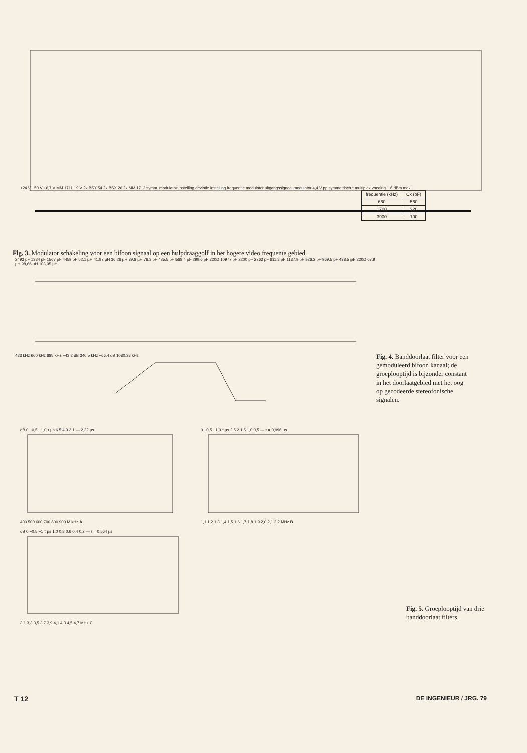+24 V +50 V +6,7 V MM 1711 +9 V 2x BSY 54 2x BSX 26 2x MM 1712 symm. modulator instelling deviatie instelling frequentie modulator uitgangssignaal modulator 4,4 V pp symmetrische multiplex voeding + 6 dBm max.
| frequentie (kHz) | Cx (pF) |
| --- | --- |
| 660 | 560 |
| 1700 | 220 |
| 3900 | 100 |
Fig. 3. Modulator schakeling voor een bifoon signaal op een hulpdraaggolf in het hogere video frequente gebied.
2493 pF 1384 pF 1567 pF 4459 pF 52,1 µH 41,97 µH 36,26 µH 39,8 µH 76,3 pF 435,5 pF 588,4 pF 299,6 pF 220Ω 10977 pF 2200 pF 2763 pF 611,8 pF 1137,9 pF 926,2 pF 969,5 pF 438,5 pF 220Ω 67,9 µH 98,66 µH 103,95 µH
423 kHz 660 kHz 885 kHz −43,2 dB 346,5 kHz −66,4 dB 1080,38 kHz
Fig. 4. Banddoorlaat filter voor een gemoduleerd bifoon kanaal; de groeplooptijd is bijzonder constant in het doorlaatgebied met het oog op gecodeerde stereofonische signalen.
dB 0 −0,5 −1,0 τ µs 6 5 4 3 2 1 — 2,22 µs
400 500 600 700 800 900 M kHz A
0 −0,5 −1,0 τ µs 2,5 2 1,5 1,0 0,5 — τ = 0,996 µs
1,1 1,2 1,3 1,4 1,5 1,6 1,7 1,8 1,9 2,0 2,1 2,2 MHz B
dB 0 −0,5 −1 τ µs 1,0 0,8 0,6 0,4 0,2 — τ = 0,564 µs
3,1 3,3 3,5 3,7 3,9 4,1 4,3 4,5 4,7 MHz C
Fig. 5. Groeplooptijd van drie banddoorlaat filters.
T 12 DE INGENIEUR / JRG. 79